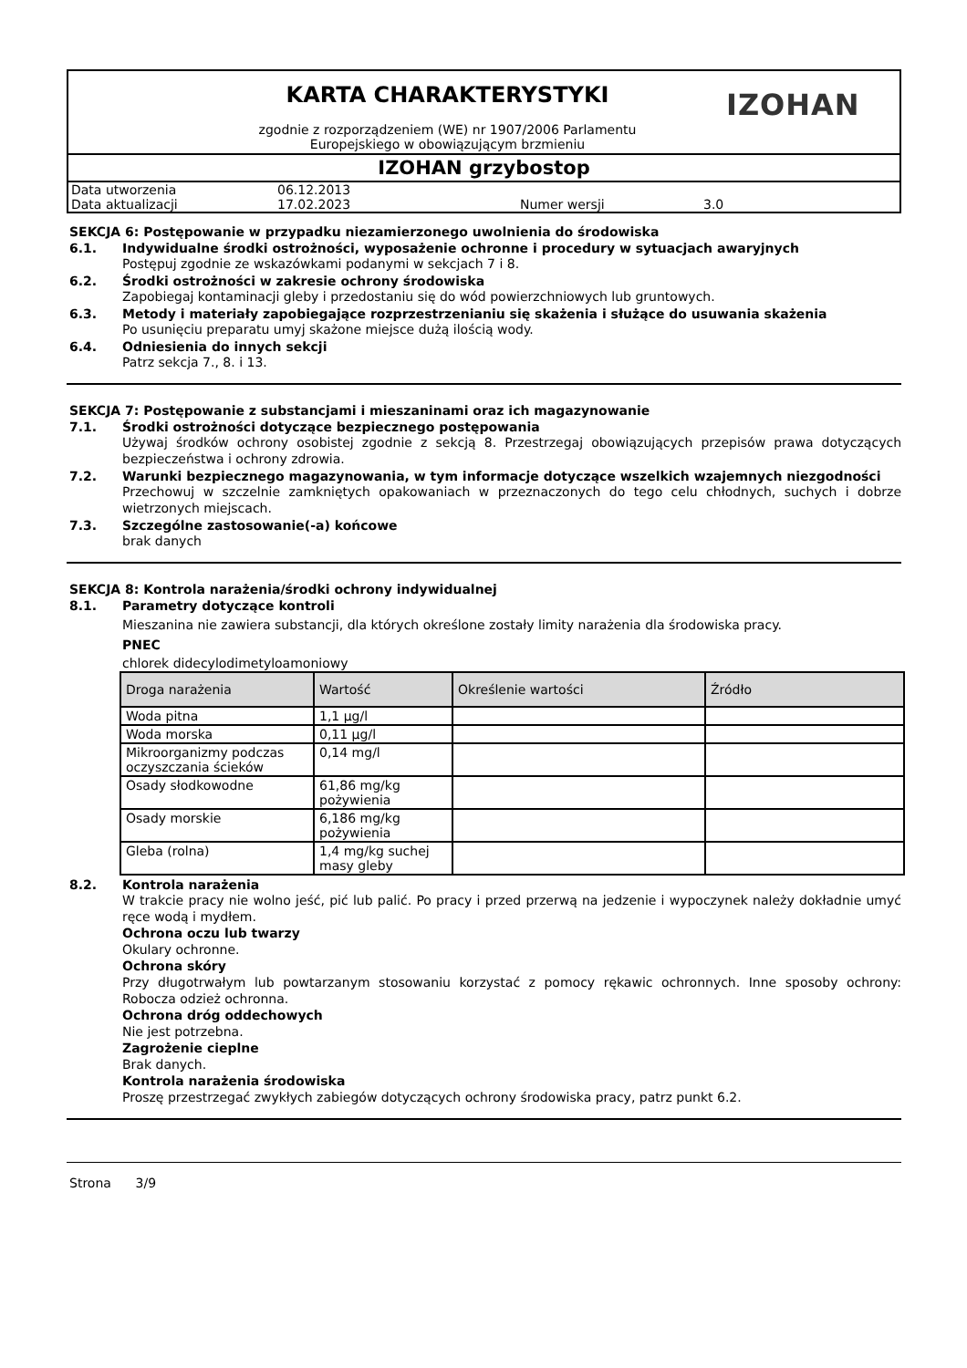KARTA CHARAKTERYSTYKI
zgodnie z rozporządzeniem (WE) nr 1907/2006 Parlamentu
Europejskiego w obowiązującym brzmieniu
IZOHAN
IZOHAN grzybostop
| Data utworzenia | 06.12.2013 | | |
| Data aktualizacji | 17.02.2023 | Numer wersji | 3.0 |
SEKCJA 6: Postępowanie w przypadku niezamierzonego uwolnienia do środowiska
6.1. Indywidualne środki ostrożności, wyposażenie ochronne i procedury w sytuacjach awaryjnych
Postępuj zgodnie ze wskazówkami podanymi w sekcjach 7 i 8.
6.2. Środki ostrożności w zakresie ochrony środowiska
Zapobiegaj kontaminacji gleby i przedostaniu się do wód powierzchniowych lub gruntowych.
6.3. Metody i materiały zapobiegające rozprzestrzenianiu się skażenia i służące do usuwania skażenia
Po usunięciu preparatu umyj skażone miejsce dużą ilością wody.
6.4. Odniesienia do innych sekcji
Patrz sekcja 7., 8. i 13.
SEKCJA 7: Postępowanie z substancjami i mieszaninami oraz ich magazynowanie
7.1. Środki ostrożności dotyczące bezpiecznego postępowania
Używaj środków ochrony osobistej zgodnie z sekcją 8. Przestrzegaj obowiązujących przepisów prawa dotyczących bezpieczeństwa i ochrony zdrowia.
7.2. Warunki bezpiecznego magazynowania, w tym informacje dotyczące wszelkich wzajemnych niezgodności
Przechowuj w szczelnie zamkniętych opakowaniach w przeznaczonych do tego celu chłodnych, suchych i dobrze wietrzonych miejscach.
7.3. Szczególne zastosowanie(-a) końcowe
brak danych
SEKCJA 8: Kontrola narażenia/środki ochrony indywidualnej
8.1. Parametry dotyczące kontroli
Mieszanina nie zawiera substancji, dla których określone zostały limity narażenia dla środowiska pracy.
PNEC
chlorek didecylodimetyloamoniowy
| Droga narażenia | Wartość | Określenie wartości | Źródło |
| --- | --- | --- | --- |
| Woda pitna | 1,1 µg/l | | |
| Woda morska | 0,11 µg/l | | |
| Mikroorganizmy podczas oczyszczania ścieków | 0,14 mg/l | | |
| Osady słodkowodne | 61,86 mg/kg pożywienia | | |
| Osady morskie | 6,186 mg/kg pożywienia | | |
| Gleba (rolna) | 1,4 mg/kg suchej masy gleby | | |
8.2. Kontrola narażenia
W trakcie pracy nie wolno jeść, pić lub palić. Po pracy i przed przerwą na jedzenie i wypoczynek należy dokładnie umyć ręce wodą i mydłem.
Ochrona oczu lub twarzy
Okulary ochronne.
Ochrona skóry
Przy długotrwałym lub powtarzanym stosowaniu korzystać z pomocy rękawic ochronnych. Inne sposoby ochrony: Robocza odzież ochronna.
Ochrona dróg oddechowych
Nie jest potrzebna.
Zagrożenie cieplne
Brak danych.
Kontrola narażenia środowiska
Proszę przestrzegać zwykłych zabiegów dotyczących ochrony środowiska pracy, patrz punkt 6.2.
Strona 3/9